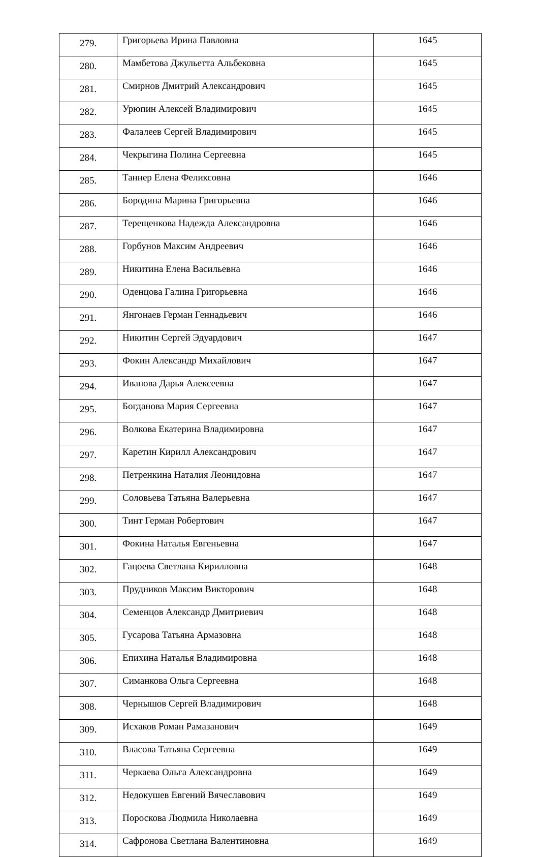| 279. | Григорьева Ирина Павловна | 1645 |
| 280. | Мамбетова Джульетта Альбековна | 1645 |
| 281. | Смирнов Дмитрий Александрович | 1645 |
| 282. | Урюпин Алексей Владимирович | 1645 |
| 283. | Фалалеев Сергей Владимирович | 1645 |
| 284. | Чекрыгина Полина Сергеевна | 1645 |
| 285. | Таннер Елена Феликсовна | 1646 |
| 286. | Бородина Марина Григорьевна | 1646 |
| 287. | Терещенкова Надежда Александровна | 1646 |
| 288. | Горбунов Максим Андреевич | 1646 |
| 289. | Никитина Елена Васильевна | 1646 |
| 290. | Оденцова Галина Григорьевна | 1646 |
| 291. | Янгонаев Герман Геннадьевич | 1646 |
| 292. | Никитин Сергей Эдуардович | 1647 |
| 293. | Фокин Александр Михайлович | 1647 |
| 294. | Иванова Дарья Алексеевна | 1647 |
| 295. | Богданова Мария Сергеевна | 1647 |
| 296. | Волкова Екатерина Владимировна | 1647 |
| 297. | Каретин Кирилл Александрович | 1647 |
| 298. | Петренкина Наталия Леонидовна | 1647 |
| 299. | Соловьева Татьяна Валерьевна | 1647 |
| 300. | Тинт Герман Робертович | 1647 |
| 301. | Фокина Наталья Евгеньевна | 1647 |
| 302. | Гацоева Светлана Кирилловна | 1648 |
| 303. | Прудников Максим Викторович | 1648 |
| 304. | Семенцов Александр Дмитриевич | 1648 |
| 305. | Гусарова Татьяна Армазовна | 1648 |
| 306. | Епихина Наталья Владимировна | 1648 |
| 307. | Симанкова Ольга Сергеевна | 1648 |
| 308. | Чернышов Сергей Владимирович | 1648 |
| 309. | Исхаков Роман Рамазанович | 1649 |
| 310. | Власова Татьяна Сергеевна | 1649 |
| 311. | Черкаева Ольга Александровна | 1649 |
| 312. | Недокушев Евгений Вячеславович | 1649 |
| 313. | Пороскова Людмила Николаевна | 1649 |
| 314. | Сафронова Светлана Валентиновна | 1649 |